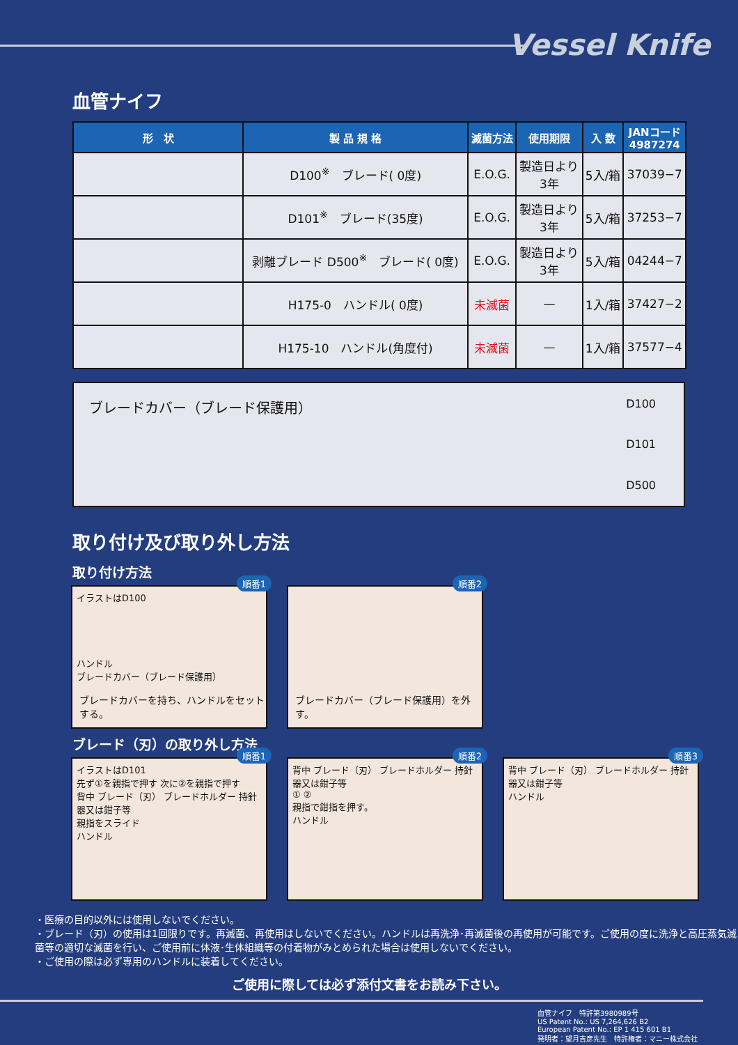Vessel Knife
血管ナイフ
| 形 状 | 製 品 規 格 | 滅菌方法 | 使用期限 | 入 数 | JANコード 4987274 |
| --- | --- | --- | --- | --- | --- |
| | D100<sup>※</sup> ブレード( 0度) | E.O.G. | 製造日より 3年 | 5入/箱 | 37039−7 |
| | D101<sup>※</sup> ブレード(35度) | E.O.G. | 製造日より 3年 | 5入/箱 | 37253−7 |
| | 剥離ブレード D500<sup>※</sup> ブレード( 0度) | E.O.G. | 製造日より 3年 | 5入/箱 | 04244−7 |
| | H175-0 ハンドル( 0度) | 未滅菌 | — | 1入/箱 | 37427−2 |
| | H175-10 ハンドル(角度付) | 未滅菌 | — | 1入/箱 | 37577−4 |
ブレードカバー（ブレード保護用）
D100
D101
D500
取り付け及び取り外し方法
取り付け方法
順番1
イラストはD100
ハンドル
ブレードカバー（ブレード保護用）
ブレードカバーを持ち、ハンドルをセットする。
順番2
ブレードカバー（ブレード保護用）を外す。
ブレード（刃）の取り外し方法
順番1
イラストはD101
先ず①を親指で押す 次に②を親指で押す
背中 ブレード（刃） ブレードホルダー 持針器又は鉗子等
親指をスライド
ハンドル
順番2
背中 ブレード（刃） ブレードホルダー 持針器又は鉗子等
① ②
親指で鉗指を押す。
ハンドル
順番3
背中 ブレード（刃） ブレードホルダー 持針器又は鉗子等
ハンドル
・医療の目的以外には使用しないでください。
・ブレード（刃）の使用は1回限りです。再滅菌、再使用はしないでください。ハンドルは再洗浄･再滅菌後の再使用が可能です。ご使用の度に洗浄と高圧蒸気滅菌等の適切な滅菌を行い、ご使用前に体液･生体組織等の付着物がみとめられた場合は使用しないでください。
・ご使用の際は必ず専用のハンドルに装着してください。
ご使用に際しては必ず添付文書をお読み下さい。
血管ナイフ　特許第3980989号
US Patent No.: US 7,264,626 B2
European Patent No.: EP 1 415 601 B1
発明者：望月吉彦先生　特許権者：マニー株式会社